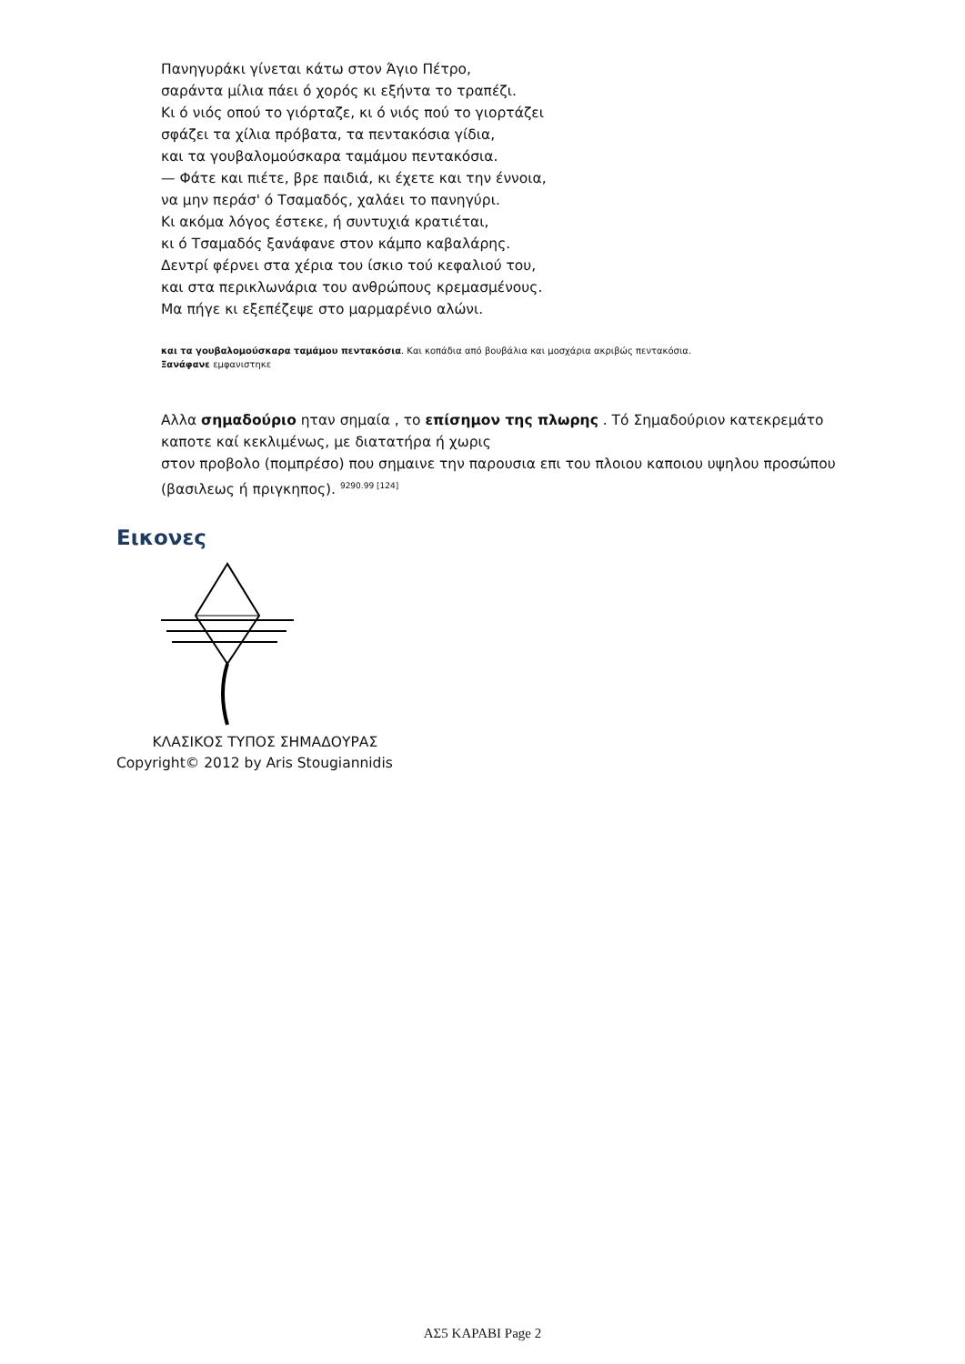Πανηγυράκι γίνεται κάτω στον Άγιο Πέτρο,
σαράντα μίλια πάει ό χορός κι εξήντα το τραπέζι.
Κι ό νιός οπού το γιόρταζε, κι ό νιός πού το γιορτάζει
σφάζει τα χίλια πρόβατα, τα πεντακόσια γίδια,
και τα γουβαλομούσκαρα ταμάμου πεντακόσια.
— Φάτε και πιέτε, βρε παιδιά, κι έχετε και την έννοια,
να μην περάσ' ό Τσαμαδός, χαλάει το πανηγύρι.
Κι ακόμα λόγος έστεκε, ή συντυχιά κρατιέται,
κι ό Τσαμαδός ξανάφανε στον κάμπο καβαλάρης.
Δεντρί φέρνει στα χέρια του ίσκιο τού κεφαλιού του,
και στα περικλωνάρια του ανθρώπους κρεμασμένους.
Μα πήγε κι εξεπέζεψε στο μαρμαρένιο αλώνι.
και τα γουβαλομούσκαρα ταμάμου πεντακόσια. Και κοπάδια από βουβάλια και μοσχάρια ακριβώς πεντακόσια.
Ξανάφανε εμφανιστηκε
Αλλα σημαδούριο ηταν σημαία , το επίσημον της πλωρης . Τό Σημαδούριον κατεκρεμάτο καποτε καί κεκλιμένως, με διατατήρα ή χωρις
στον προβολο (πομπρέσο) που σημαινε την παρουσια επι του πλοιου καποιου υψηλου προσώπου (βασιλεως ή πριγκηπος). <sup>9290.99 [124]</sup>
Εικονες
ΚΛΑΣΙΚΟΣ ΤΥΠΟΣ ΣΗΜΑΔΟΥΡΑΣ
Copyright© 2012 by Aris Stougiannidis
ΑΣ5 ΚΑΡΑΒΙ Page 2